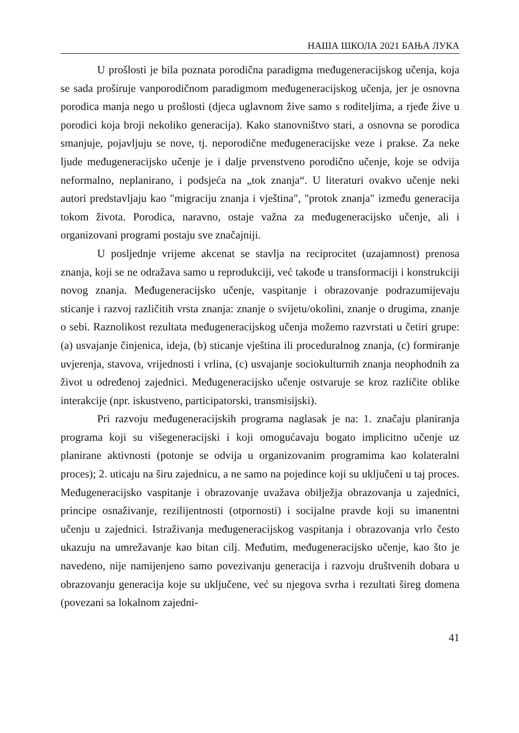НАША ШКОЛА 2021 БАЊА ЛУКА
U prošlosti je bila poznata porodična paradigma međugeneracijskog učenja, koja se sada proširuje vanporodičnom paradigmom međugeneracijskog učenja, jer je osnovna porodica manja nego u prošlosti (djeca uglavnom žive samo s roditeljima, a rjeđe žive u porodici koja broji nekoliko generacija). Kako stanovništvo stari, a osnovna se porodica smanjuje, pojavljuju se nove, tj. neporodične međugeneracijske veze i prakse. Za neke ljude međugeneracijsko učenje je i dalje prvenstveno porodično učenje, koje se odvija neformalno, neplanirano, i podsjeća na „tok znanja“. U literaturi ovakvo učenje neki autori predstavljaju kao "migraciju znanja i vještina", "protok znanja" između generacija tokom života. Porodica, naravno, ostaje važna za međugeneracijsko učenje, ali i organizovani programi postaju sve značajniji.
U posljednje vrijeme akcenat se stavlja na reciprocitet (uzajamnost) prenosa znanja, koji se ne odražava samo u reprodukciji, već takođe u transformaciji i konstrukciji novog znanja. Međugeneracijsko učenje, vaspitanje i obrazovanje podrazumijevaju sticanje i razvoj različitih vrsta znanja: znanje o svijetu/okolini, znanje o drugima, znanje o sebi. Raznolikost rezultata međugeneracijskog učenja možemo razvrstati u četiri grupe: (a) usvajanje činjenica, ideja, (b) sticanje vještina ili proceduralnog znanja, (c) formiranje uvjerenja, stavova, vrijednosti i vrlina, (c) usvajanje sociokulturnih znanja neophodnih za život u određenoj zajednici. Međugeneracijsko učenje ostvaruje se kroz različite oblike interakcije (npr. iskustveno, participatorski, transmisijski).
Pri razvoju međugeneracijskih programa naglasak je na: 1. značaju planiranja programa koji su višegeneracijski i koji omogućavaju bogato implicitno učenje uz planirane aktivnosti (potonje se odvija u organizovanim programima kao kolateralni proces); 2. uticaju na širu zajednicu, a ne samo na pojedince koji su uključeni u taj proces. Međugeneracijsko vaspitanje i obrazovanje uvažava obilježja obrazovanja u zajednici, principe osnaživanje, rezilijentnosti (otpornosti) i socijalne pravde koji su imanentni učenju u zajednici. Istraživanja međugeneracijskog vaspitanja i obrazovanja vrlo često ukazuju na umrežavanje kao bitan cilj. Međutim, međugeneracijsko učenje, kao što je navedeno, nije namijenjeno samo povezivanju generacija i razvoju društvenih dobara u obrazovanju generacija koje su uključene, već su njegova svrha i rezultati šireg domena (povezani sa lokalnom zajedni-
41